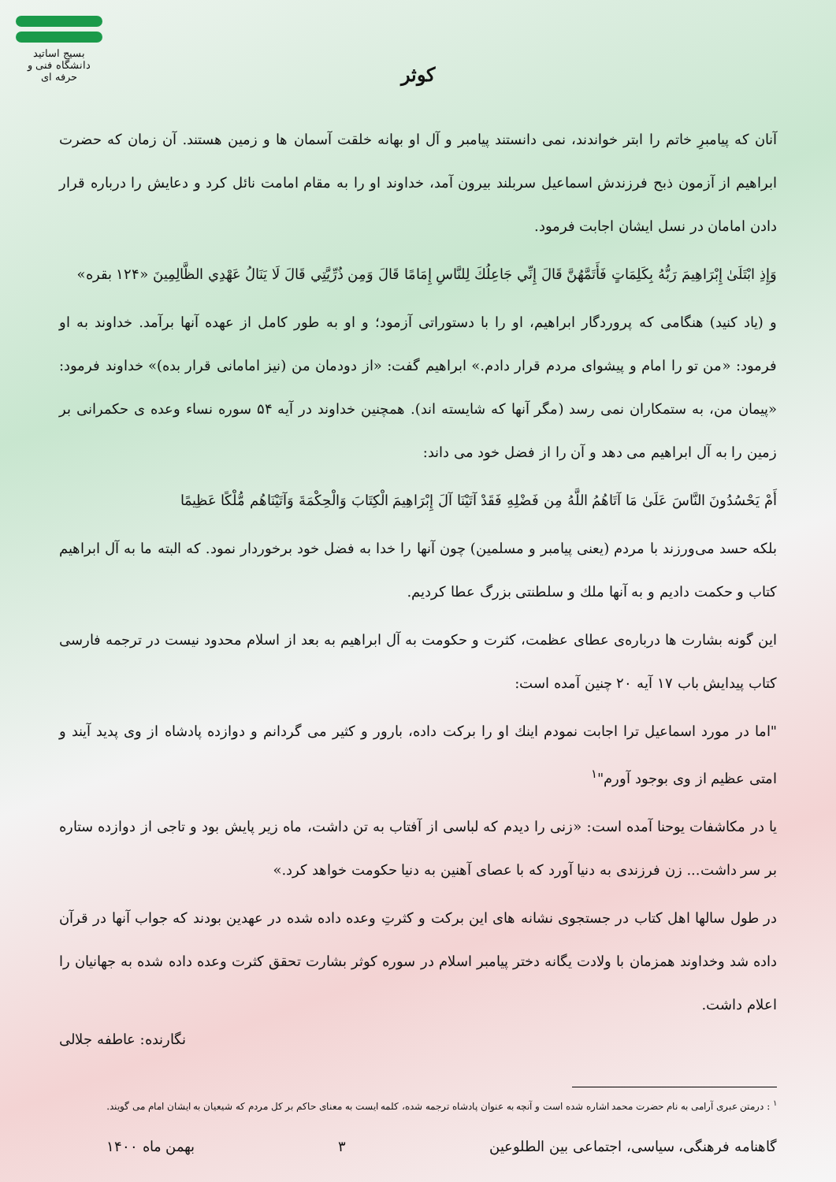بسیج اساتید
دانشگاه فنی و حرفه ای
کوثر
آنان که پیامبرِ خاتم را ابتر خواندند، نمی دانستند پیامبر و آل او بهانه خلقت آسمان ها و زمین هستند. آن زمان که حضرت ابراهیم از آزمون ذبح فرزندش اسماعیل سربلند بیرون آمد، خداوند او را به مقام امامت نائل کرد و دعایش را درباره قرار دادن امامان در نسل ایشان اجابت فرمود.
وَإِذِ ابْتَلَىٰ إِبْرَاهِيمَ رَبُّهُ بِكَلِمَاتٍ فَأَتَمَّهُنَّ قَالَ إِنِّي جَاعِلُكَ لِلنَّاسِ إِمَامًا قَالَ وَمِن ذُرِّيَّتِي قَالَ لَا يَنَالُ عَهْدِي الظَّالِمِينَ «۱۲۴ بقره»
و (یاد کنید) هنگامی که پروردگار ابراهیم، او را با دستوراتی آزمود؛ و او به طور کامل از عهده آنها برآمد. خداوند به او فرمود: «من تو را امام و پیشوای مردم قرار دادم.» ابراهیم گفت: «از دودمان من (نیز امامانی قرار بده)» خداوند فرمود: «پیمان من، به ستمکاران نمی رسد (مگر آنها که شایسته اند). همچنین خداوند در آیه ۵۴ سوره نساء وعده ی حکمرانی بر زمین را به آل ابراهیم می دهد و آن را از فضل خود می داند:
أَمْ يَحْسُدُونَ النَّاسَ عَلَىٰ مَا آتَاهُمُ اللَّهُ مِن فَضْلِهِ فَقَدْ آتَيْنَا آلَ إِبْرَاهِيمَ الْكِتَابَ وَالْحِكْمَةَ وَآتَيْنَاهُم مُّلْكًا عَظِيمًا
بلکه حسد می‌ورزند با مردم (یعنی پیامبر و مسلمین) چون آنها را خدا به فضل خود برخوردار نمود. که البته ما به آل ابراهیم کتاب و حکمت دادیم و به آنها ملك و سلطنتی بزرگ عطا کردیم.
این گونه بشارت ها درباره‌ی عطای عظمت، کثرت و حکومت به آل ابراهیم به بعد از اسلام محدود نیست در ترجمه فارسی کتاب پیدایش باب ۱۷ آیه ۲۰ چنین آمده است:
"اما در مورد اسماعیل ترا اجابت نمودم اینك او را برکت داده، بارور و کثیر می گردانم و دوازده پادشاه از وی پدید آیند و امتی عظیم از وی بوجود آورم"<sup>۱</sup>
یا در مکاشفات یوحنا آمده است: «زنی را دیدم که لباسی از آفتاب به تن داشت، ماه زیر پایش بود و تاجی از دوازده ستاره بر سر داشت... زن فرزندی به دنیا آورد که با عصای آهنین به دنیا حکومت خواهد کرد.»
در طول سالها اهل کتاب در جستجوی نشانه های این برکت و کثرتِ وعده داده شده در عهدین بودند که جواب آنها در قرآن داده شد وخداوند همزمان با ولادت یگانه دختر پیامبر اسلام در سوره کوثر بشارت تحقق کثرت وعده داده شده به جهانیان را اعلام داشت.
نگارنده: عاطفه جلالی
<sup>۱</sup> : درمتن عبری آرامی به نام حضرت محمد اشاره شده است و آنچه به عنوان پادشاه ترجمه شده، کلمه ایست به معنای حاکم بر کل مردم که شیعیان به ایشان امام می گویند.
گاهنامه فرهنگی، سیاسی، اجتماعی بین الطلوعین ۳ بهمن ماه ۱۴۰۰